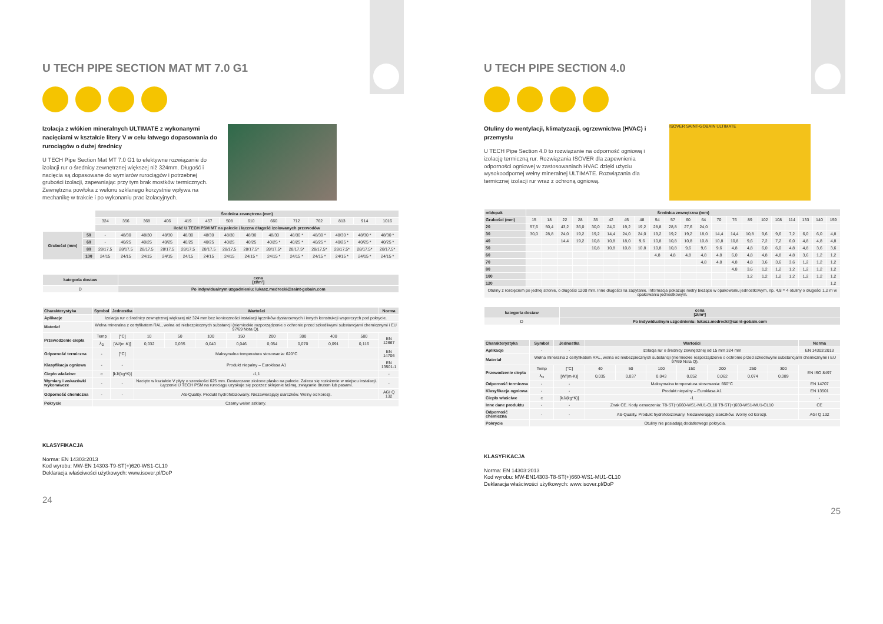U TECH PIPE SECTION MAT MT 7.0 G1
Izolacja z włókien mineralnych ULTIMATE z wykonanymi nacięciami w kształcie litery V w celu łatwego dopasowania do rurociągów o dużej średnicy
U TECH Pipe Section Mat MT 7.0 G1 to efektywne rozwiązanie do izolacji rur o średnicy zewnętrznej większej niż 324mm. Długość i nacięcia są dopasowane do wymiarów rurociągów i potrzebnej grubości izolacji, zapewniając przy tym brak mostków termicznych. Zewnętrzna powłoka z welonu szklanego korzystnie wpływa na mechanikę w trakcie i po wykonaniu prac izolacyjnych.
| | | Średnica zewnętrzna (mm) | | | | | | | | | | | | | |
| | | 324 | 356 | 368 | 406 | 419 | 457 | 508 | 610 | 660 | 712 | 762 | 813 | 914 | 1016 |
| | | ilość U TECH PSM MT na palecie / łączna długość izolowanych przewodów | | | | | | | | | | | | | |
| Grubości (mm) | 50 | - | 48/30 | 48/30 | 48/30 | 48/30 | 48/30 | 48/30 | 48/30 | 48/30 | 48/30 * | 48/30 * | 48/30 * | 48/30 * | 48/30 * |
| | 60 | - | 40/25 | 40/25 | 40/25 | 40/25 | 40/25 | 40/25 | 40/25 | 40/25 * | 40/25 * | 40/25 * | 40/25 * | 40/25 * | 40/25 * |
| | 80 | 28/17,5 | 28/17,5 | 28/17,5 | 28/17,5 | 28/17,5 | 28/17,5 | 28/17,5 | 28/17,5* | 28/17,5* | 28/17,5* | 28/17,5* | 28/17,5* | 28/17,5* | 28/17,5* |
| | 100 | 24/15 | 24/15 | 24/15 | 24/15 | 24/15 | 24/15 | 24/15 | 24/15 * | 24/15 * | 24/15 * | 24/15 * | 24/15 * | 24/15 * | 24/15 * |
| kategoria dostaw | cena [zł/m²] |
| --- | --- |
| D | Po indywidualnym uzgodnieniu: lukasz.medrecki@saint-gobain.com |
| Charakterystyka | Symbol | Jednostka | Wartości | | | | | | | | Norma |
| --- | --- | --- | --- | --- | --- | --- | --- | --- | --- | --- | --- |
| Aplikacje | Izolacja rur o średnicy zewnętrznej większej niż 324 mm bez konieczności instalacji łączników dystansowych i innych konstrukcji wsporczych pod pokrycie. | | | | | | | | | | |
| Materiał | Wełna mineralna z certyfikatem RAL, wolna od niebezpiecznych substancji (niemieckie rozporządzenie o ochronie przed szkodliwymi substancjami chemicznymi i EU 97/69 Nota Q). | | | | | | | | | | |
| Przewodzenie ciepła | Temp | [°C] | 10 | 50 | 100 | 150 | 200 | 300 | 400 | 500 | EN 12667 |
| | λ<sub>D</sub> | [W/(m·K)] | 0,032 | 0,035 | 0,040 | 0,046 | 0,054 | 0,070 | 0,091 | 0,116 | |
| Odporność termiczna | - | [°C] | Maksymalna temperatura stosowania: 620°C | | | | | | | | EN 14706 |
| Klasyfikacja ogniowa | - | - | Produkt niepalny – Euroklasa A1 | | | | | | | | EN 13501-1 |
| Ciepło właściwe | c | [kJ/(kg*K)] | -1,1 | | | | | | | | - |
| Wymiary i wskazówki wykonawcze | - | - | Nacięte w kształcie V płyty o szerokości 625 mm. Dostarczane złożone płasko na palecie. Zaleca się rozłożenie w miejscu instalacji. Łączenie U TECH PSM na rurociągu uzyskuje się poprzez sklejenie taśmą, związanie drutem lub pasami. | | | | | | | | - |
| Odporność chemiczna | - | - | AS-Quality. Produkt hydrofobizowany. Niezawierający siarczków. Wolny od korozji. | | | | | | | | AGI Q 132 |
| Pokrycie | Czarny welon szklany. | | | | | | | | | | |
KLASYFIKACJA
Norma: EN 14303:2013
Kod wyrobu: MW-EN 14303-T9-ST(+)620-WS1-CL10
Deklaracja właściwości użytkowych: www.isover.pl/DoP
24
U TECH PIPE SECTION 4.0
Otuliny do wentylacji, klimatyzacji, ogrzewnictwa (HVAC) i przemysłu
U TECH Pipe Section 4.0 to rozwiązanie na odporność ogniową i izolację termiczną rur. Rozwiązania ISOVER dla zapewnienia odporności ogniowej w zastosowaniach HVAC dzięki użyciu wysokoodpornej wełny mineralnej ULTIMATE. Rozwiązania dla termicznej izolacji rur wraz z ochroną ogniową.
ISOVER SAINT-GOBAIN ULTIMATE
| mb/opak | Średnica zewnętrzna (mm) | | | | | | | | | | | | | | | | | | | | |
| --- | --- | --- | --- | --- | --- | --- | --- | --- | --- | --- | --- | --- | --- | --- | --- | --- | --- | --- | --- | --- | --- |
| Grubości (mm) | 15 | 18 | 22 | 28 | 35 | 42 | 45 | 48 | 54 | 57 | 60 | 64 | 70 | 76 | 89 | 102 | 108 | 114 | 133 | 140 | 159 |
| 20 | 57,6 | 50,4 | 43,2 | 36,0 | 30,0 | 24,0 | 19,2 | 19,2 | 28,8 | 28,8 | 27,6 | 24,0 | | | | | | | | | |
| 30 | 30,0 | 28,8 | 24,0 | 19,2 | 19,2 | 14,4 | 24,0 | 24,0 | 19,2 | 19,2 | 19,2 | 18,0 | 14,4 | 14,4 | 10,8 | 9,6 | 9,6 | 7,2 | 6,0 | 6,0 | 4,8 |
| 40 | | | 14,4 | 19,2 | 10,8 | 10,8 | 18,0 | 9,6 | 10,8 | 10,8 | 10,8 | 10,8 | 10,8 | 10,8 | 9,6 | 7,2 | 7,2 | 6,0 | 4,8 | 4,8 | 4,8 |
| 50 | | | | | 10,8 | 10,8 | 10,8 | 10,8 | 10,8 | 10,8 | 9,6 | 9,6 | 9,6 | 4,8 | 4,8 | 6,0 | 6,0 | 4,8 | 4,8 | 3,6 | 3,6 |
| 60 | | | | | | | | | 4,8 | 4,8 | 4,8 | 4,8 | 4,8 | 6,0 | 4,8 | 4,8 | 4,8 | 4,8 | 3,6 | 1,2 | 1,2 |
| 70 | | | | | | | | | | | | 4,8 | 4,8 | 4,8 | 4,8 | 3,6 | 3,6 | 3,6 | 1,2 | 1,2 | 1,2 |
| 80 | | | | | | | | | | | | | | 4,8 | 3,6 | 1,2 | 1,2 | 1,2 | 1,2 | 1,2 | 1,2 |
| 100 | | | | | | | | | | | | | | | 1,2 | 1,2 | 1,2 | 1,2 | 1,2 | 1,2 | 1,2 |
| 120 | | | | | | | | | | | | | | | | | | | | | 1,2 |
| Otuliny z rozcięciem po jednej stronie, o długości 1200 mm. Inne długości na zapytanie. Informacja pokazuje metry bieżące w opakowaniu jednostkowym, np. 4,8 = 4 otuliny o długości 1,2 m w opakowaniu jednostkowym. | | | | | | | | | | | | | | | | | | | | | |
| kategoria dostaw | cena [zł/m²] |
| --- | --- |
| D | Po indywidualnym uzgodnieniu: lukasz.medrecki@saint-gobain.com |
| Charakterystyka | Symbol | Jednostka | Wartości | | | | | | | Norma |
| --- | --- | --- | --- | --- | --- | --- | --- | --- | --- | --- |
| Aplikacje | - | - | Izolacja rur o średnicy zewnętrznej od 15 mm 324 mm | | | | | | | EN 14303:2013 |
| Materiał | Wełna mineralna z certyfikatem RAL, wolna od niebezpiecznych substancji (niemieckie rozporządzenie o ochronie przed szkodliwymi substancjami chemicznymi i EU 97/69 Nota Q). | | | | | | | | | |
| Przewodzenie ciepła | Temp | [°C] | 40 | 50 | 100 | 150 | 200 | 250 | 300 | EN ISO 8497 |
| | λ<sub>D</sub> | [W/(m·K)] | 0,035 | 0,037 | 0,043 | 0,052 | 0,062 | 0,074 | 0,089 | |
| Odporność termiczna | - | - | Maksymalna temperatura stosowania: 660°C | | | | | | | EN 14707 |
| Klasyfikacja ogniowa | - | - | Produkt niepalny – Euroklasa A1 | | | | | | | EN 13501 |
| Ciepło właściwe | c | [kJ/(kg*K)] | -1 | | | | | | | - |
| Inne dane produktu | - | - | Znak CE. Kody oznaczenia: T8-ST(+)660-WS1-MU1-CL10 T9-ST(+)660-WS1-MU1-CL10 | | | | | | | CE |
| Odporność chemiczna | - | - | AS-Quality. Produkt hydrofobizowany. Niezawierający siarczków. Wolny od korozji. | | | | | | | AGI Q 132 |
| Pokrycie | Otuliny nie posiadają dodatkowego pokrycia. | | | | | | | | | |
KLASYFIKACJA
Norma: EN 14303:2013
Kod wyrobu: MW-EN14303-T8-ST(+)660-WS1-MU1-CL10
Deklaracja właściwości użytkowych: www.isover.pl/DoP
25